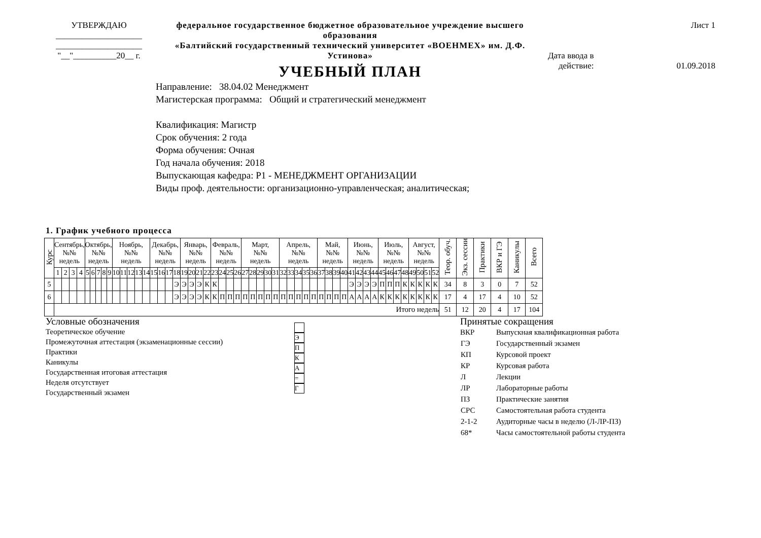УТВЕРЖДАЮ
____________________
____________________
"__"__________20__ г.
федеральное государственное бюджетное образовательное учреждение высшего образования
«Балтийский государственный технический университет «ВОЕНМЕХ» им. Д.Ф. Устинова»
УЧЕБНЫЙ ПЛАН
Лист 1
Дата ввода в
действие:
01.09.2018
Направление: 38.04.02 Менеджмент
Магистерская программа: Общий и стратегический менеджмент
Квалификация: Магистр
Срок обучения: 2 года
Форма обучения: Очная
Год начала обучения: 2018
Выпускающая кафедра: Р1 - МЕНЕДЖМЕНТ ОРГАНИЗАЦИИ
Виды проф. деятельности: организационно-управленческая; аналитическая;
1. График учебного процесса
| Курс | Сентябрь, №№ недель | | | | Октябрь, №№ недель | | | | | Ноябрь, №№ недель | | | | | Декабрь, №№ недель | | | | Январь, №№ недель | | | | Февраль, №№ недель | | | | Март, №№ недель | | | | | Апрель, №№ недель | | | | | Май, №№ недель | | | | Июнь, №№ недель | | | | Июль, №№ недель | | | | Август, №№ недель | | | | Теор. обуч. | Экз. сессии | Практики | ВКР и ГЭ | Каникулы | Всего |
| --- | --- | --- | --- | --- | --- | --- | --- | --- | --- | --- | --- | --- | --- | --- | --- | --- | --- | --- | --- | --- | --- | --- | --- | --- | --- | --- | --- | --- | --- | --- | --- | --- | --- | --- | --- | --- | --- | --- | --- | --- | --- | --- | --- | --- | --- | --- | --- | --- | --- | --- | --- | --- | --- | --- | --- | --- | --- | --- |
| | 1 | 2 | 3 | 4 | 5 | 6 | 7 | 8 | 9 | 10 | 11 | 12 | 13 | 14 | 15 | 16 | 17 | 18 | 19 | 20 | 21 | 22 | 23 | 24 | 25 | 26 | 27 | 28 | 29 | 30 | 31 | 32 | 33 | 34 | 35 | 36 | 37 | 38 | 39 | 40 | 41 | 42 | 43 | 44 | 45 | 46 | 47 | 48 | 49 | 50 | 51 | 52 | | | | | | |
| 5 | | | | | | | | | | | | | | | | | | Э | Э | Э | Э | К | К | | | | | | | | | | | | | | | | | | Э | Э | Э | Э | П | П | П | К | К | К | К | К | 34 | 8 | 3 | 0 | 7 | 52 |
| 6 | | | | | | | | | | | | | | | | | | Э | Э | Э | Э | К | К | П | П | П | П | П | П | П | П | П | П | П | П | П | П | П | П | П | А | А | А | А | К | К | К | К | К | К | К | К | 17 | 4 | 17 | 4 | 10 | 52 |
| | Итого недель | | | | | | | | | | | | | | | | | | | | | | | | | | | | | | | | | | | | | | | | | | | | | | | | | | | | 51 | 12 | 20 | 4 | 17 | 104 |
Условные обозначения
Теоретическое обучение
Промежуточная аттестация (экзаменационные сессии)
Практики
Каникулы
Государственная итоговая аттестация
Неделя отсутствует
Государственный экзамен
Э
П
К
А
=
Г
Принятые сокращения
| ВКР | Выпускная квалификационная работа |
| ГЭ | Государственный экзамен |
| КП | Курсовой проект |
| КР | Курсовая работа |
| Л | Лекции |
| ЛР | Лабораторные работы |
| ПЗ | Практические занятия |
| СРС | Самостоятельная работа студента |
| 2-1-2 | Аудиторные часы в неделю (Л-ЛР-ПЗ) |
| 68* | Часы самостоятельной работы студента |